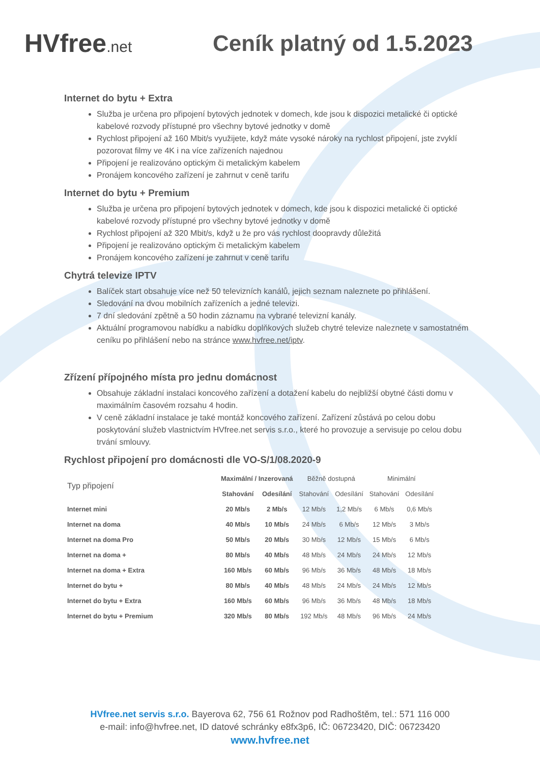HVfree.net
Ceník platný od 1.5.2023
Internet do bytu + Extra
Služba je určena pro připojení bytových jednotek v domech, kde jsou k dispozici metalické či optické kabelové rozvody přístupné pro všechny bytové jednotky v domě
Rychlost připojení až 160 Mbit/s využijete, když máte vysoké nároky na rychlost připojení, jste zvyklí pozorovat filmy ve 4K i na více zařízeních najednou
Připojení je realizováno optickým či metalickým kabelem
Pronájem koncového zařízení je zahrnut v ceně tarifu
Internet do bytu + Premium
Služba je určena pro připojení bytových jednotek v domech, kde jsou k dispozici metalické či optické kabelové rozvody přístupné pro všechny bytové jednotky v domě
Rychlost připojení až 320 Mbit/s, když u že pro vás rychlost doopravdy důležitá
Připojení je realizováno optickým či metalickým kabelem
Pronájem koncového zařízení je zahrnut v ceně tarifu
Chytrá televize IPTV
Balíček start obsahuje více než 50 televizních kanálů, jejich seznam naleznete po přihlášení.
Sledování na dvou mobilních zařízeních a jedné televizi.
7 dní sledování zpětně a 50 hodin záznamu na vybrané televizní kanály.
Aktuální programovou nabídku a nabídku doplňkových služeb chytré televize naleznete v samostatném ceníku po přihlášení nebo na stránce www.hvfree.net/iptv.
Zřízení přípojného místa pro jednu domácnost
Obsahuje základní instalaci koncového zařízení a dotažení kabelu do nejbližší obytné části domu v maximálním časovém rozsahu 4 hodin.
V ceně základní instalace je také montáž koncového zařízení. Zařízení zůstává po celou dobu poskytování služeb vlastnictvím HVfree.net servis s.r.o., které ho provozuje a servisuje po celou dobu trvání smlouvy.
Rychlost připojení pro domácnosti dle VO-S/1/08.2020-9
| Typ připojení | Maximální / Inzerovaná | | Běžně dostupná | | Minimální | |
| --- | --- | --- | --- | --- | --- | --- |
| | Stahování | Odesílání | Stahování | Odesílání | Stahování | Odesílání |
| Internet mini | 20 Mb/s | 2 Mb/s | 12 Mb/s | 1,2 Mb/s | 6 Mb/s | 0,6 Mb/s |
| Internet na doma | 40 Mb/s | 10 Mb/s | 24 Mb/s | 6 Mb/s | 12 Mb/s | 3 Mb/s |
| Internet na doma Pro | 50 Mb/s | 20 Mb/s | 30 Mb/s | 12 Mb/s | 15 Mb/s | 6 Mb/s |
| Internet na doma + | 80 Mb/s | 40 Mb/s | 48 Mb/s | 24 Mb/s | 24 Mb/s | 12 Mb/s |
| Internet na doma + Extra | 160 Mb/s | 60 Mb/s | 96 Mb/s | 36 Mb/s | 48 Mb/s | 18 Mb/s |
| Internet do bytu + | 80 Mb/s | 40 Mb/s | 48 Mb/s | 24 Mb/s | 24 Mb/s | 12 Mb/s |
| Internet do bytu + Extra | 160 Mb/s | 60 Mb/s | 96 Mb/s | 36 Mb/s | 48 Mb/s | 18 Mb/s |
| Internet do bytu + Premium | 320 Mb/s | 80 Mb/s | 192 Mb/s | 48 Mb/s | 96 Mb/s | 24 Mb/s |
HVfree.net servis s.r.o. Bayerova 62, 756 61 Rožnov pod Radhoštěm, tel.: 571 116 000
e-mail: info@hvfree.net, ID datové schránky e8fx3p6, IČ: 06723420, DIČ: 06723420
www.hvfree.net